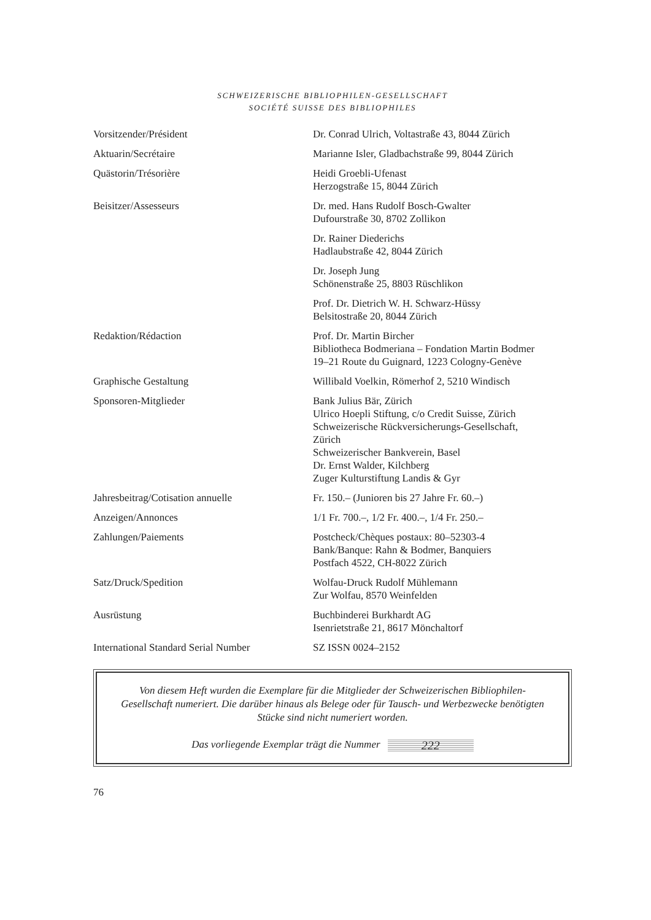SCHWEIZERISCHE BIBLIOPHILEN-GESELLSCHAFT
SOCIÉTÉ SUISSE DES BIBLIOPHILES
| Vorsitzender/Président | Dr. Conrad Ulrich, Voltastraße 43, 8044 Zürich |
| Aktuarin/Secrétaire | Marianne Isler, Gladbachstraße 99, 8044 Zürich |
| Quästorin/Trésorière | Heidi Groebli-Ufenast Herzogstraße 15, 8044 Zürich |
| Beisitzer/Assesseurs | Dr. med. Hans Rudolf Bosch-Gwalter Dufourstraße 30, 8702 Zollikon |
| | Dr. Rainer Diederichs Hadlaubstraße 42, 8044 Zürich |
| | Dr. Joseph Jung Schönenstraße 25, 8803 Rüschlikon |
| | Prof. Dr. Dietrich W. H. Schwarz-Hüssy Belsitostraße 20, 8044 Zürich |
| Redaktion/Rédaction | Prof. Dr. Martin Bircher Bibliotheca Bodmeriana – Fondation Martin Bodmer 19–21 Route du Guignard, 1223 Cologny-Genève |
| Graphische Gestaltung | Willibald Voelkin, Römerhof 2, 5210 Windisch |
| Sponsoren-Mitglieder | Bank Julius Bär, Zürich Ulrico Hoepli Stiftung, c/o Credit Suisse, Zürich Schweizerische Rückversicherungs-Gesellschaft, Zürich Schweizerischer Bankverein, Basel Dr. Ernst Walder, Kilchberg Zuger Kulturstiftung Landis & Gyr |
| Jahresbeitrag/Cotisation annuelle | Fr. 150.– (Junioren bis 27 Jahre Fr. 60.–) |
| Anzeigen/Annonces | 1/1 Fr. 700.–, 1/2 Fr. 400.–, 1/4 Fr. 250.– |
| Zahlungen/Paiements | Postcheck/Chèques postaux: 80–52303-4 Bank/Banque: Rahn & Bodmer, Banquiers Postfach 4522, CH-8022 Zürich |
| Satz/Druck/Spedition | Wolfau-Druck Rudolf Mühlemann Zur Wolfau, 8570 Weinfelden |
| Ausrüstung | Buchbinderei Burkhardt AG Isenrietstraße 21, 8617 Mönchaltorf |
| International Standard Serial Number | SZ ISSN 0024–2152 |
Von diesem Heft wurden die Exemplare für die Mitglieder der Schweizerischen Bibliophilen-Gesellschaft numeriert. Die darüber hinaus als Belege oder für Tausch- und Werbezwecke benötigten Stücke sind nicht numeriert worden.
Das vorliegende Exemplar trägt die Nummer 222
76